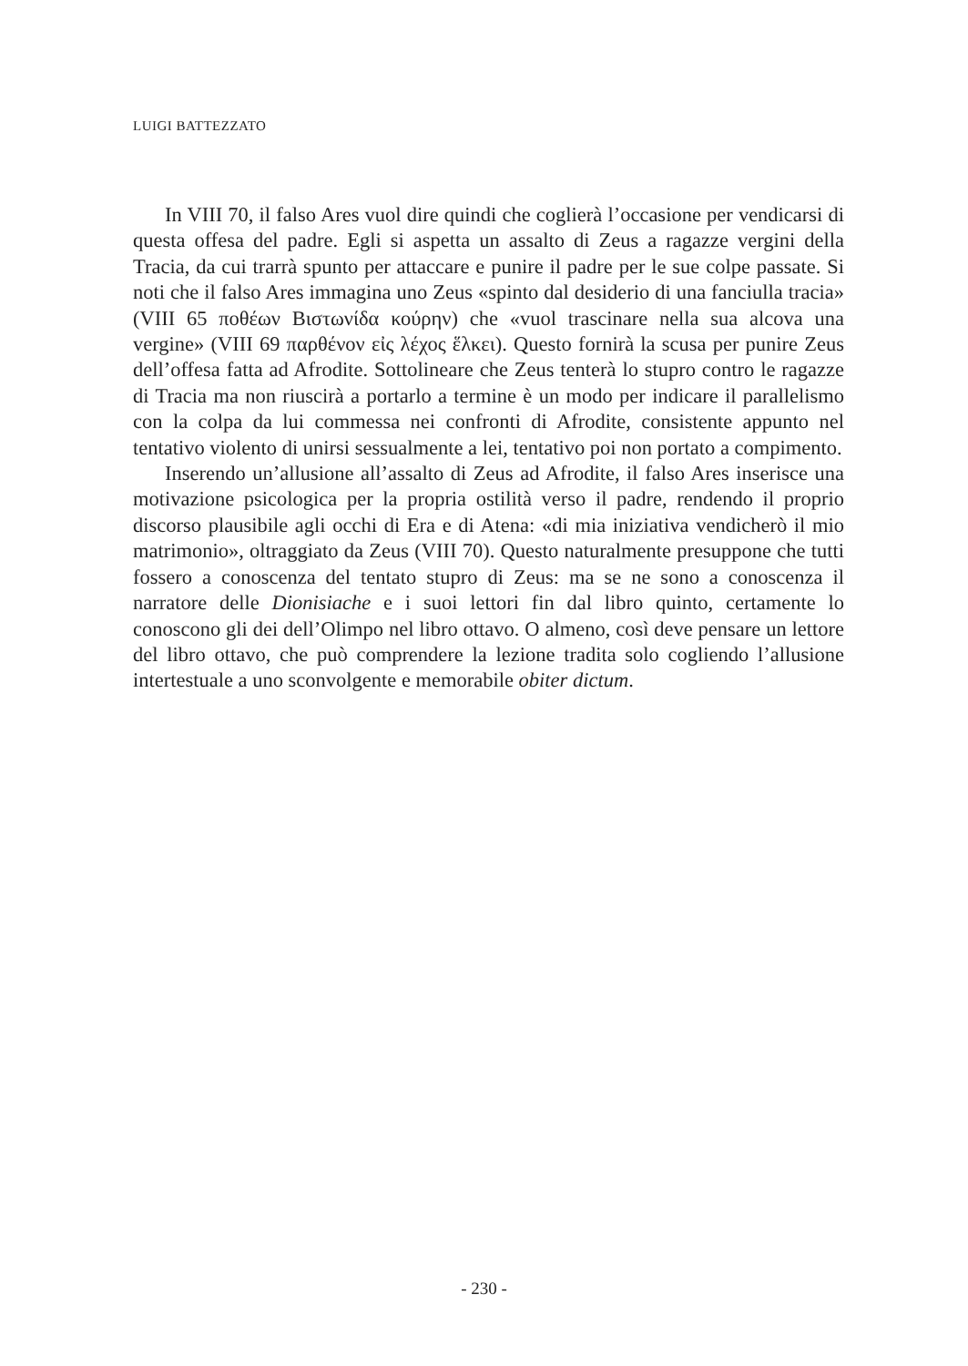LUIGI BATTEZZATO
In VIII 70, il falso Ares vuol dire quindi che coglierà l’occasione per vendicarsi di questa offesa del padre. Egli si aspetta un assalto di Zeus a ragazze vergini della Tracia, da cui trarrà spunto per attaccare e punire il padre per le sue colpe passate. Si noti che il falso Ares immagina uno Zeus «spinto dal desiderio di una fanciulla tracia» (VIII 65 ποθέων Βιστωνίδα κούρην) che «vuol trascinare nella sua alcova una vergine» (VIII 69 παρθένον εἰς λέχος ἕλκει). Questo fornirà la scusa per punire Zeus dell’offesa fatta ad Afrodite. Sottolineare che Zeus tenterà lo stupro contro le ragazze di Tracia ma non riuscirà a portarlo a termine è un modo per indicare il parallelismo con la colpa da lui commessa nei confronti di Afrodite, consistente appunto nel tentativo violento di unirsi sessualmente a lei, tentativo poi non portato a compimento.
Inserendo un’allusione all’assalto di Zeus ad Afrodite, il falso Ares inserisce una motivazione psicologica per la propria ostilità verso il padre, rendendo il proprio discorso plausibile agli occhi di Era e di Atena: «di mia iniziativa vendicherò il mio matrimonio», oltraggiato da Zeus (VIII 70). Questo naturalmente presuppone che tutti fossero a conoscenza del tentato stupro di Zeus: ma se ne sono a conoscenza il narratore delle Dionisiache e i suoi lettori fin dal libro quinto, certamente lo conoscono gli dei dell’Olimpo nel libro ottavo. O almeno, così deve pensare un lettore del libro ottavo, che può comprendere la lezione tradita solo cogliendo l’allusione intertestuale a uno sconvolgente e memorabile obiter dictum.
- 230 -